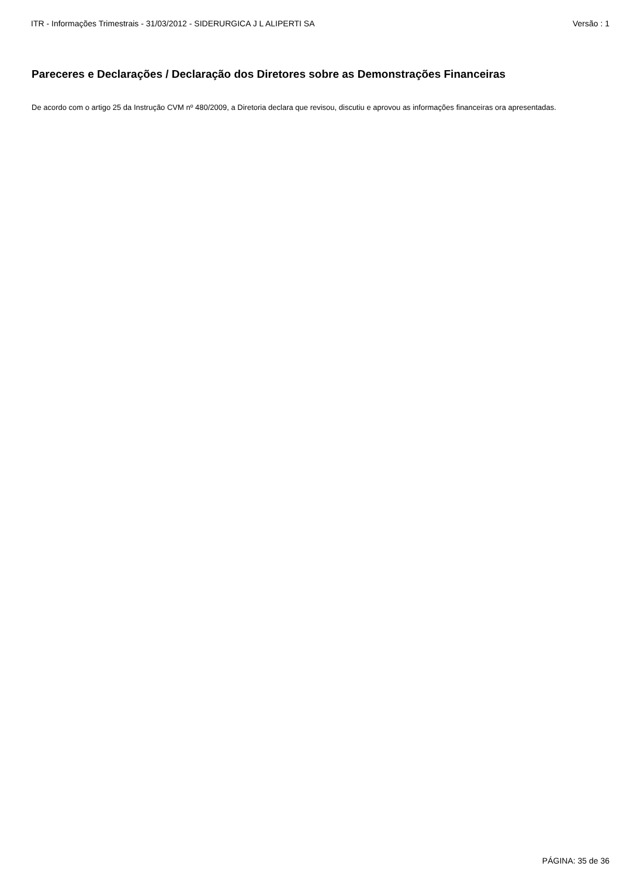ITR - Informações Trimestrais - 31/03/2012 - SIDERURGICA J L ALIPERTI SA Versão : 1
Pareceres e Declarações / Declaração dos Diretores sobre as Demonstrações Financeiras
De acordo com o artigo 25 da Instrução CVM nº 480/2009, a Diretoria declara que revisou, discutiu e aprovou as informações financeiras ora apresentadas.
PÁGINA: 35 de 36